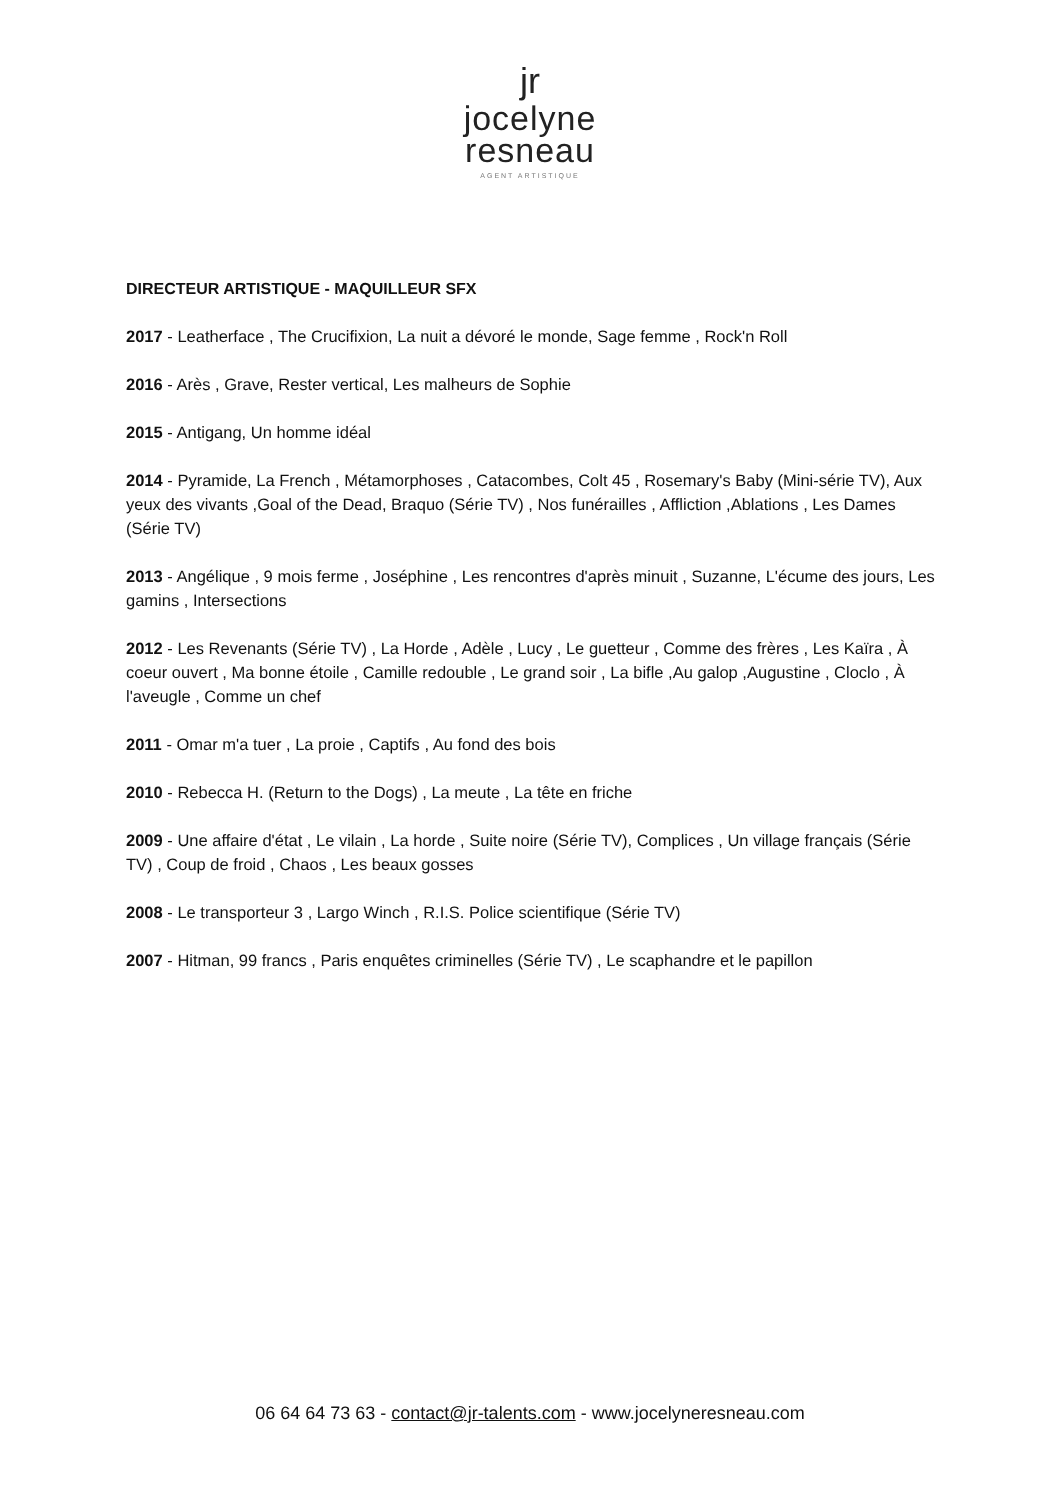jr
jocelyne
resneau
AGENT ARTISTIQUE
DIRECTEUR ARTISTIQUE - MAQUILLEUR SFX
2017 - Leatherface , The Crucifixion, La nuit a dévoré le monde, Sage femme , Rock'n Roll
2016 - Arès , Grave, Rester vertical, Les malheurs de Sophie
2015 - Antigang, Un homme idéal
2014 - Pyramide, La French , Métamorphoses , Catacombes, Colt 45 , Rosemary's Baby (Mini-série TV), Aux yeux des vivants ,Goal of the Dead, Braquo (Série TV) , Nos funérailles , Affliction ,Ablations , Les Dames (Série TV)
2013 - Angélique , 9 mois ferme , Joséphine , Les rencontres d'après minuit , Suzanne, L'écume des jours, Les gamins , Intersections
2012 - Les Revenants (Série TV) , La Horde , Adèle , Lucy , Le guetteur , Comme des frères , Les Kaïra , À coeur ouvert , Ma bonne étoile , Camille redouble , Le grand soir , La bifle ,Au galop ,Augustine , Cloclo , À l'aveugle , Comme un chef
2011 - Omar m'a tuer , La proie , Captifs , Au fond des bois
2010 - Rebecca H. (Return to the Dogs) , La meute , La tête en friche
2009 - Une affaire d'état , Le vilain , La horde , Suite noire (Série TV), Complices , Un village français (Série TV) , Coup de froid , Chaos , Les beaux gosses
2008 - Le transporteur 3 , Largo Winch , R.I.S. Police scientifique (Série TV)
2007 - Hitman, 99 francs , Paris enquêtes criminelles (Série TV) , Le scaphandre et le papillon
06 64 64 73 63 - contact@jr-talents.com - www.jocelyneresneau.com